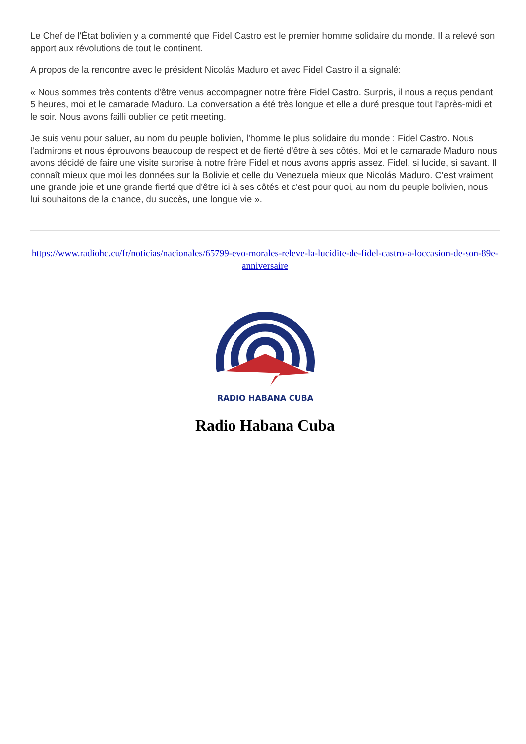Le Chef de l'État bolivien y a commenté que Fidel Castro est le premier homme solidaire du monde. Il a relevé son apport aux révolutions de tout le continent.
A propos de la rencontre avec le président Nicolás Maduro et avec Fidel Castro il a signalé:
« Nous sommes très contents d'être venus accompagner notre frère Fidel Castro. Surpris, il nous a reçus pendant 5 heures, moi et le camarade Maduro. La conversation a été très longue et elle a duré presque tout l'après-midi et le soir. Nous avons failli oublier ce petit meeting.
Je suis venu pour saluer, au nom du peuple bolivien, l'homme le plus solidaire du monde : Fidel Castro. Nous l'admirons et nous éprouvons beaucoup de respect et de fierté d'être à ses côtés. Moi et le camarade Maduro nous avons décidé de faire une visite surprise à notre frère Fidel et nous avons appris assez. Fidel, si lucide, si savant. Il connaît mieux que moi les données sur la Bolivie et celle du Venezuela mieux que Nicolás Maduro. C'est vraiment une grande joie et une grande fierté que d'être ici à ses côtés et c'est pour quoi, au nom du peuple bolivien, nous lui souhaitons de la chance, du succès, une longue vie ».
https://www.radiohc.cu/fr/noticias/nacionales/65799-evo-morales-releve-la-lucidite-de-fidel-castro-a-loccasion-de-son-89e-anniversaire
RADIO HABANA CUBA
Radio Habana Cuba